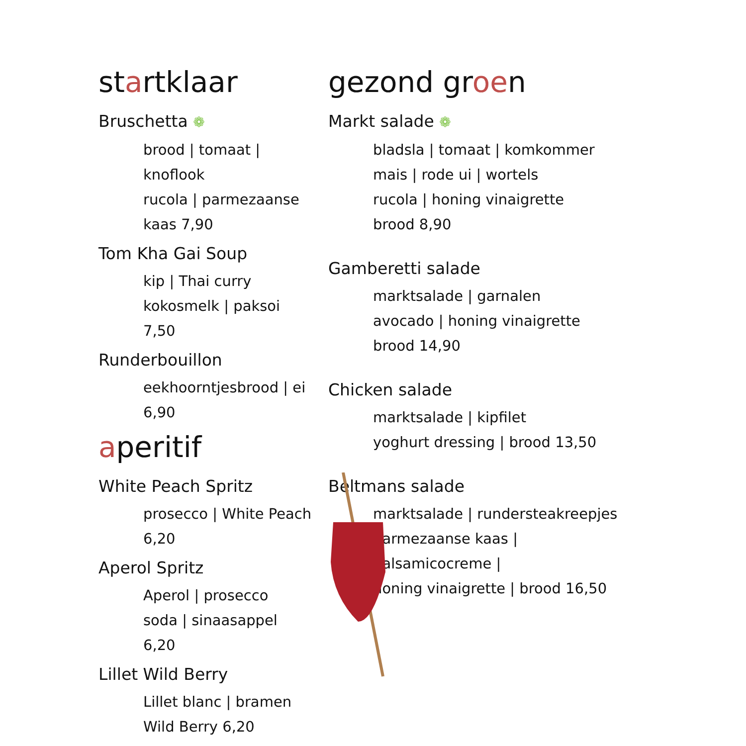startklaar
Bruschetta ❁
brood | tomaat | knoflook
rucola | parmezaanse kaas 7,90
Tom Kha Gai Soup
kip | Thai curry
kokosmelk | paksoi 7,50
Runderbouillon
eekhoorntjesbrood | ei 6,90
aperitif
White Peach Spritz
prosecco | White Peach 6,20
Aperol Spritz
Aperol | prosecco
soda | sinaasappel 6,20
Lillet Wild Berry
Lillet blanc | bramen
Wild Berry 6,20
gezond groen
Markt salade ❁
bladsla | tomaat | komkommer
mais | rode ui | wortels
rucola | honing vinaigrette
brood 8,90
Gamberetti salade
marktsalade | garnalen
avocado | honing vinaigrette
brood 14,90
Chicken salade
marktsalade | kipfilet
yoghurt dressing | brood 13,50
Beltmans salade
marktsalade | rundersteakreepjes
parmezaanse kaas |
balsamicocreme |
honing vinaigrette | brood 16,50